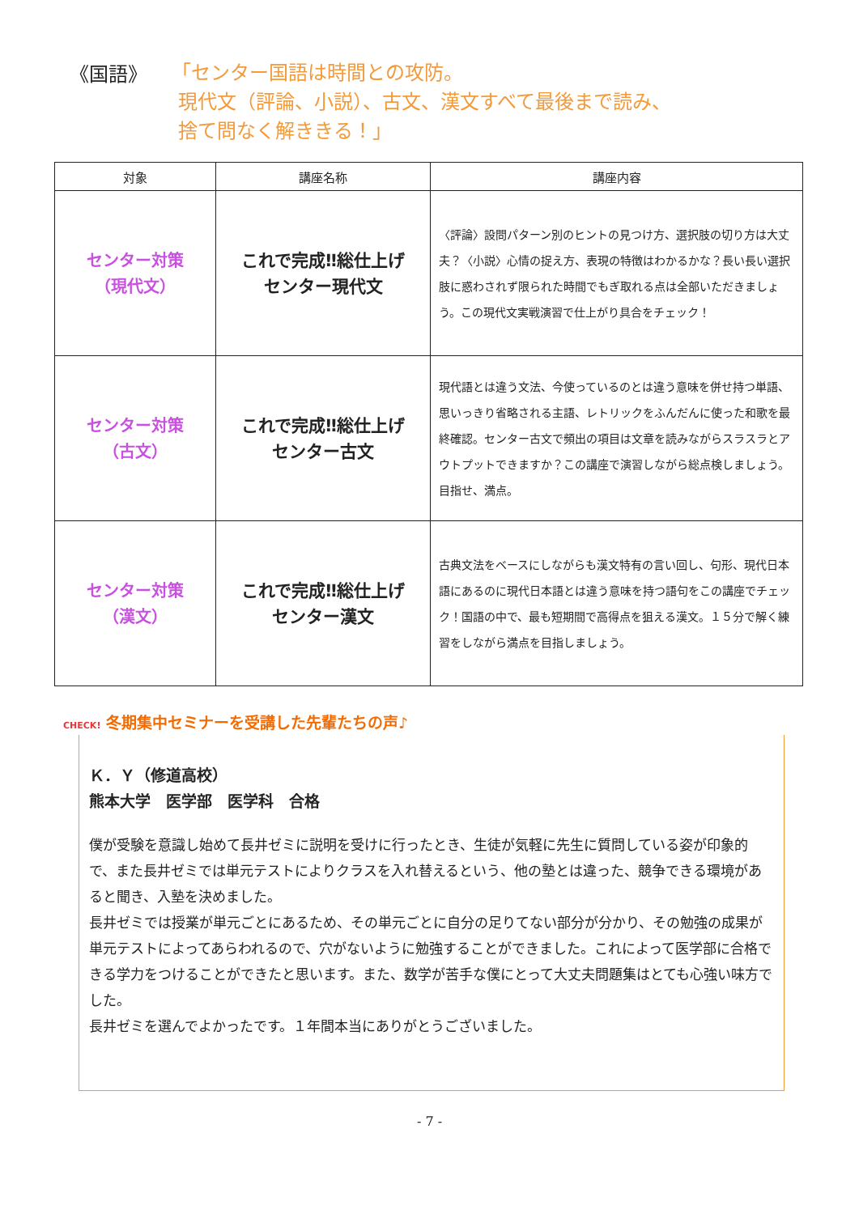《国語》
「センター国語は時間との攻防。
現代文（評論、小説）、古文、漢文すべて最後まで読み、
捨て問なく解ききる！」
| 対象 | 講座名称 | 講座内容 |
| --- | --- | --- |
| センター対策 （現代文） | これで完成‼総仕上げ センター現代文 | 〈評論〉設問パターン別のヒントの見つけ方、選択肢の切り方は大丈夫？〈小説〉心情の捉え方、表現の特徴はわかるかな？長い長い選択肢に惑わされず限られた時間でもぎ取れる点は全部いただきましょう。この現代文実戦演習で仕上がり具合をチェック！ |
| センター対策 （古文） | これで完成‼総仕上げ センター古文 | 現代語とは違う文法、今使っているのとは違う意味を併せ持つ単語、思いっきり省略される主語、レトリックをふんだんに使った和歌を最終確認。センター古文で頻出の項目は文章を読みながらスラスラとアウトプットできますか？この講座で演習しながら総点検しましょう。目指せ、満点。 |
| センター対策 （漢文） | これで完成‼総仕上げ センター漢文 | 古典文法をベースにしながらも漢文特有の言い回し、句形、現代日本語にあるのに現代日本語とは違う意味を持つ語句をこの講座でチェック！国語の中で、最も短期間で高得点を狙える漢文。１５分で解く練習をしながら満点を目指しましょう。 |
CHECK! 冬期集中セミナーを受講した先輩たちの声♪
Ｋ．Ｙ（修道高校）
熊本大学　医学部　医学科　合格
僕が受験を意識し始めて長井ゼミに説明を受けに行ったとき、生徒が気軽に先生に質問している姿が印象的で、また長井ゼミでは単元テストによりクラスを入れ替えるという、他の塾とは違った、競争できる環境があると聞き、入塾を決めました。
長井ゼミでは授業が単元ごとにあるため、その単元ごとに自分の足りてない部分が分かり、その勉強の成果が単元テストによってあらわれるので、穴がないように勉強することができました。これによって医学部に合格できる学力をつけることができたと思います。また、数学が苦手な僕にとって大丈夫問題集はとても心強い味方でした。
長井ゼミを選んでよかったです。１年間本当にありがとうございました。
- 7 -